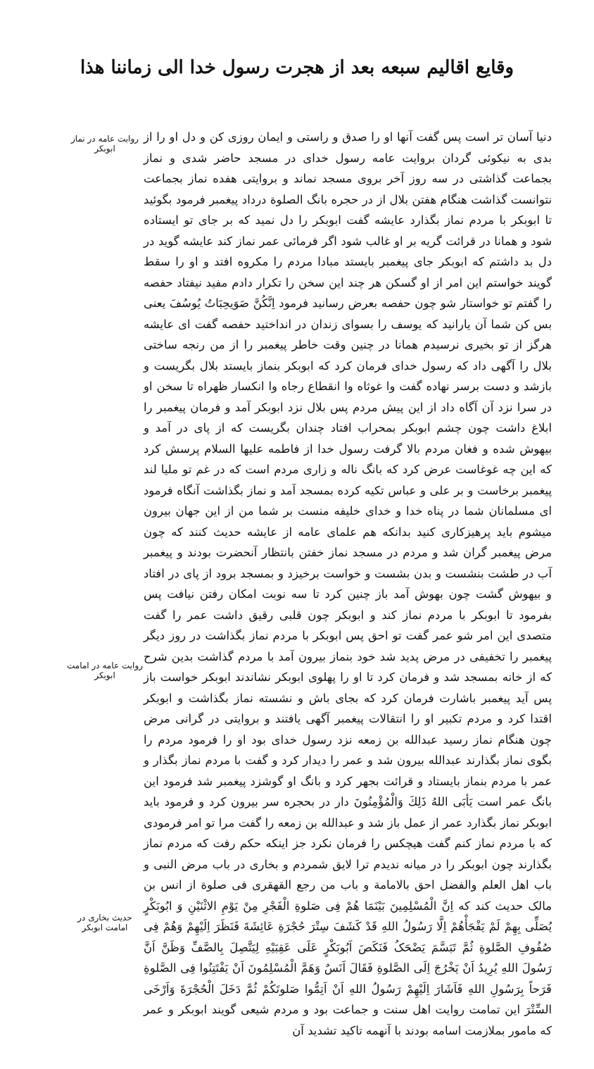وقایع اقالیم سبعه بعد از هجرت رسول خدا الی زماننا هذا
دنیا آسان تر است پس گفت آنها او را صدق و راستی و ایمان روزی کن و دل او را از بدی به نیکوئی گردان بروایت عامه رسول خدای در مسجد حاضر شدی و نماز بجماعت گذاشتی در سه روز آخر بروی مسجد نماند و بروایتی هفده نماز بجماعت نتوانست گذاشت هنگام هفتن بلال از در حجره بانگ الصلوة درداد پیغمبر فرمود بگوئید تا ابوبکر با مردم نماز بگذارد عایشه گفت ابوبکر را دل نمید که بر جای تو ایستاده شود و همانا در قرائت گریه بر او غالب شود اگر فرمائی عمر نماز کند عایشه گوید در دل بد داشتم که ابوبکر جای پیغمبر بایستد مبادا مردم را مکروه افتد و او را سقط گویند خواستم این امر از او گسکن هر چند این سخن را تکرار دادم مفید نیفتاد حفصه را گفتم تو خواستار شو چون حفصه بعرض رسانید فرمود اِنَّكُنَّ صَوَیحِبَاتُ یُوسُفَ یعنی بس کن شما آن یارانید که یوسف را بسوای زندان در انداختید حفصه گفت ای عایشه هرگز از تو بخیری نرسیدم همانا در چنین وقت خاطر پیغمبر را از من رنجه ساختی بلال را آگهی داد که رسول خدای فرمان کرد که ابوبکر بنماز بایستد بلال بگریست و بازشد و دست برسر نهاده گفت وا غوثاه وا انقطاع رجاه وا انکسار ظهراه تا سخن او در سرا نزد آن آگاه داد از این پیش مردم پس بلال نزد ابوبکر آمد و فرمان پیغمبر را ابلاغ داشت چون چشم ابوبکر بمحراب افتاد چندان بگریست که از پای در آمد و بیهوش شده و فغان مردم بالا گرفت رسول خدا از فاطمه علیها السلام پرسش کرد که این چه غوغاست عرض کرد که بانگ ناله و زاری مردم است که در غم تو ملیا لند پیغمبر برخاست و بر علی و عباس تکیه کرده بمسجد آمد و نماز بگذاشت آنگاه فرمود ای مسلمانان شما در پناه خدا و خدای خلیفه منست بر شما من از این جهان بیرون میشوم باید پرهیزکاری کنید بدانکه هم علمای عامه از عایشه حدیث کنند که چون مرض پیغمبر گران شد و مردم در مسجد نماز خفتن بانتظار آنحضرت بودند و پیغمبر آب در طشت بنشست و بدن بشست و خواست برخیزد و بمسجد برود از پای در افتاد و بیهوش گشت چون بهوش آمد باز چنین کرد تا سه نوبت امکان رفتن نیافت پس بفرمود تا ابوبکر با مردم نماز کند و ابوبکر چون قلبی رقیق داشت عمر را گفت متصدی این امر شو عمر گفت تو احق پس ابوبکر با مردم نماز بگذاشت در روز دیگر پیغمبر را تخفیفی در مرض پدید شد خود بنماز بیرون آمد با مردم گذاشت بدین شرح که از خانه بمسجد شد و فرمان کرد تا او را پهلوی ابوبکر نشاندند ابوبکر خواست باز پس آید پیغمبر باشارت فرمان کرد که بجای باش و نشسته نماز بگذاشت و ابوبکر اقتدا کرد و مردم تکبیر او را انتقالات پیغمبر آگهی یافتند و بروایتی در گرانی مرض چون هنگام نماز رسید عبدالله بن زمعه نزد رسول خدای بود او را فرمود مردم را بگوی نماز بگذارند عبدالله بیرون شد و عمر را دیدار کرد و گفت با مردم نماز بگذار و عمر با مردم بنماز بایستاد و قرائت بجهر کرد و بانگ او گوشزد پیغمبر شد فرمود این بانگ عمر است یَأبَی اللهُ ذَلِكَ وَالْمُؤْمِنُونَ دار در بحجره سر بیرون کرد و فرمود باید ابوبکر نماز بگذارد عمر از عمل باز شد و عبدالله بن زمعه را گفت مرا تو امر فرمودی که با مردم نماز کنم گفت هیچکس را فرمان نکرد جز اینکه حکم رفت که مردم نماز بگذارند چون ابوبکر را در میانه ندیدم ترا لایق شمردم و بخاری در باب مرض النبی و باب اهل العلم والفضل احق بالامامة و باب من رجع القهقری فی صلوة از انس بن مالک حدیث کند که اِنَّ الْمُسْلِمِینَ بَیْنَمَا هُمْ فِی صَلوةِ الْفَجْرِ مِنْ یَوْمِ الاثْنَیْنِ وَ ابُوبَکْرٍ یُصَلِّی بِهِمْ لَمْ یَفْجَأْهُمْ اِلَّا رَسُولُ اللهِ قَدْ کَشَفَ سِتْرَ حُجْرَةِ عَائِشَةَ فَنَظَرَ اِلَیْهِمْ وَهُمْ فِی صُفُوفِ الصَّلوةِ ثُمَّ تَبَسَّمَ یَضْحَکُ فَنَکَصَ اَبُوبَکْرٍ عَلَی عَقِبَیْهِ لِیَتَّصِلَ بِالصَّفِّ وَظَنَّ اَنَّ رَسُولَ اللهِ یُرِیدُ اَنْ یَخْرُجَ اِلَی الصَّلوةِ فَقَالَ اَنَسٌ وَهَمَّ الْمُسْلِمُونَ اَنْ یَفْتَتِنُوا فِی الصَّلوةِ فَرَحاً بِرَسُولِ اللهِ فَاَشَارَ اِلَیْهِمْ رَسُولُ اللهِ اَنْ اَتِمُّوا صَلوتَکُمْ ثُمَّ دَخَلَ الْحُجْرَةَ وَاَرْخَی السِّتْرَ این تمامت روایت اهل سنت و جماعت بود و مردم شیعی گویند ابوبکر و عمر که مامور بملازمت اسامه بودند با آنهمه تاکید تشدید آن
روایت عامه در نماز ابوبکر
روایت عامه در امامت ابوبکر
حدیث بخاری در امامت ابوبکر